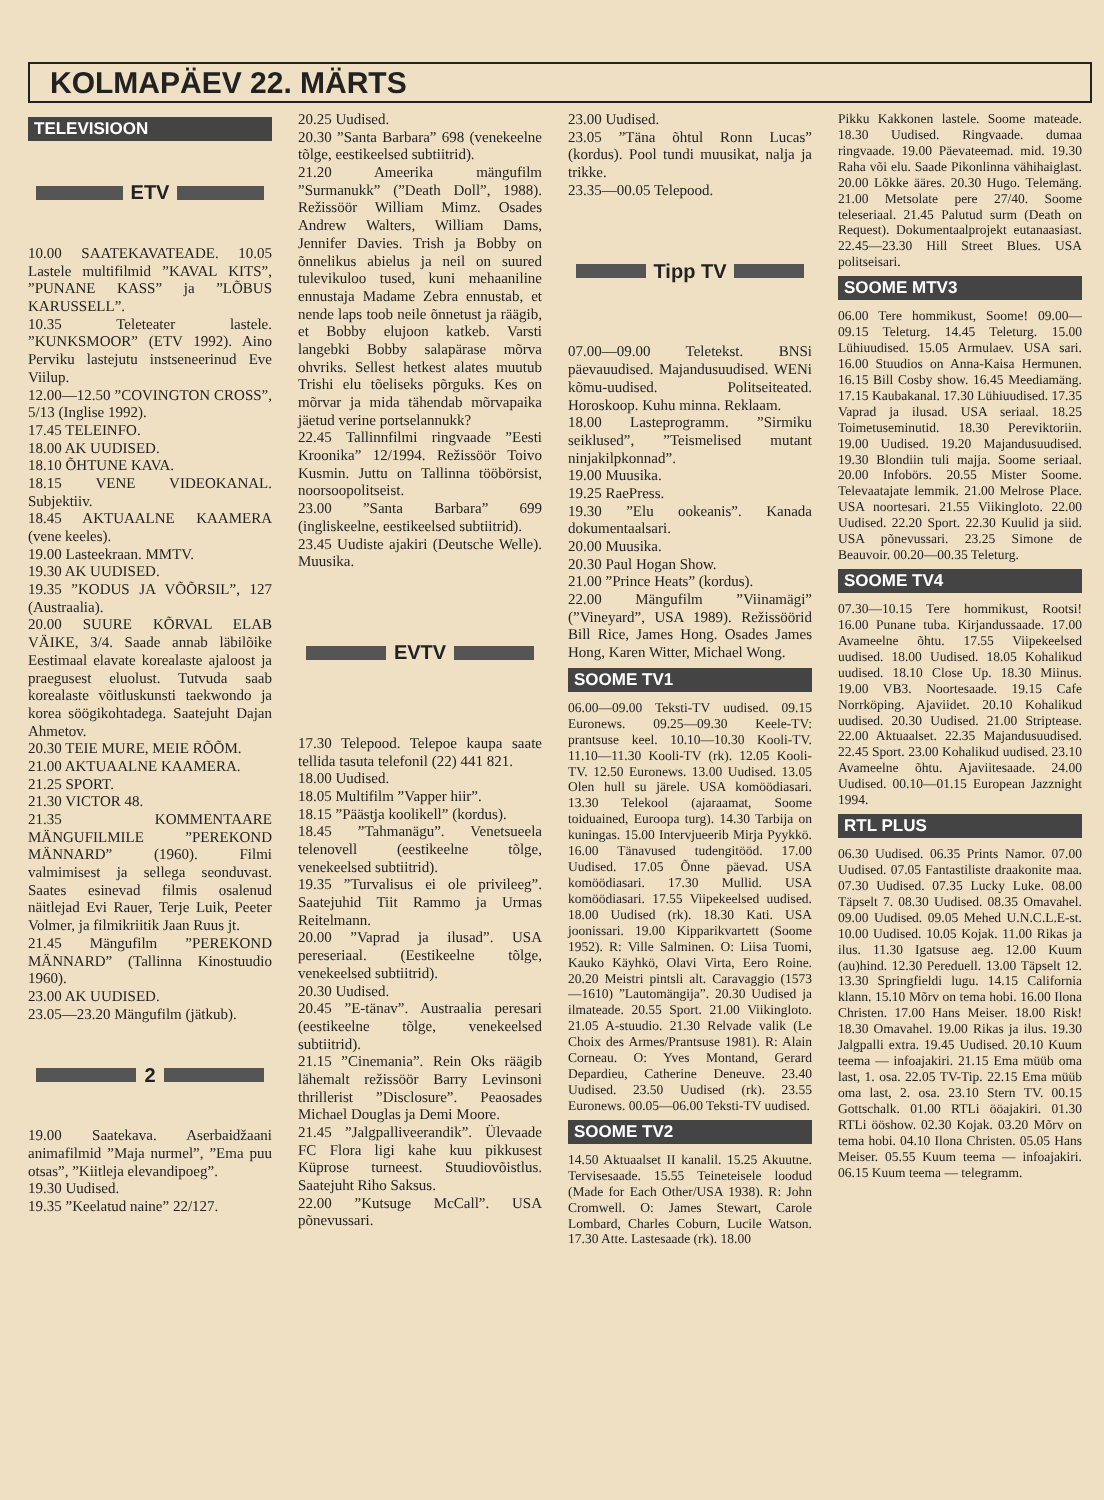KOLMAPÄEV 22. MÄRTS
TELEVISIOON
ETV
10.00 SAATEKAVATEADE. 10.05 Lastele multifilmid ”KAVAL KITS”, ”PUNANE KASS” ja ”LÕBUS KARUSSELL”.
10.35 Teleteater lastele. ”KUNKSMOOR” (ETV 1992). Aino Perviku lastejutu instseneerinud Eve Viilup.
12.00—12.50 ”COVINGTON CROSS”, 5/13 (Inglise 1992).
17.45 TELEINFO.
18.00 AK UUDISED.
18.10 ÕHTUNE KAVA.
18.15 VENE VIDEOKANAL. Subjektiiv.
18.45 AKTUAALNE KAAMERA (vene keeles).
19.00 Lasteekraan. MMTV.
19.30 AK UUDISED.
19.35 ”KODUS JA VÕÕRSIL”, 127 (Austraalia).
20.00 SUURE KÕRVAL ELAB VÄIKE, 3/4. Saade annab läbilõike Eestimaal elavate korealaste ajaloost ja praegusest eluolust. Tutvuda saab korealaste võitluskunsti taekwondo ja korea söögikohtadega. Saatejuht Dajan Ahmetov.
20.30 TEIE MURE, MEIE RÕÕM.
21.00 AKTUAALNE KAAMERA.
21.25 SPORT.
21.30 VICTOR 48.
21.35 KOMMENTAARE MÄNGUFILMILE ”PEREKOND MÄNNARD” (1960). Filmi valmimisest ja sellega seonduvast. Saates esinevad filmis osalenud näitlejad Evi Rauer, Terje Luik, Peeter Volmer, ja filmikriitik Jaan Ruus jt.
21.45 Mängufilm ”PEREKOND MÄNNARD” (Tallinna Kinostuudio 1960).
23.00 AK UUDISED.
23.05—23.20 Mängufilm (jätkub).
2
19.00 Saatekava. Aserbaidžaani animafilmid ”Maja nurmel”, ”Ema puu otsas”, ”Kiitleja elevandipoeg”.
19.30 Uudised.
19.35 ”Keelatud naine” 22/127.
20.25 Uudised.
20.30 ”Santa Barbara” 698 (venekeelne tõlge, eestikeelsed subtiitrid).
21.20 Ameerika mängufilm ”Surmanukk” (”Death Doll”, 1988). Režissöör William Mimz. Osades Andrew Walters, William Dams, Jennifer Davies. Trish ja Bobby on õnnelikus abielus ja neil on suured tulevikuloo tused, kuni mehaaniline ennustaja Madame Zebra ennustab, et nende laps toob neile õnnetust ja räägib, et Bobby elujoon katkeb. Varsti langebki Bobby salapärase mõrva ohvriks. Sellest hetkest alates muutub Trishi elu tõeliseks põrguks. Kes on mõrvar ja mida tähendab mõrvapaika jäetud verine portselannukk?
22.45 Tallinnfilmi ringvaade ”Eesti Kroonika” 12/1994. Režissöör Toivo Kusmin. Juttu on Tallinna tööbörsist, noorsoopolitseist.
23.00 ”Santa Barbara” 699 (ingliskeelne, eestikeelsed subtiitrid).
23.45 Uudiste ajakiri (Deutsche Welle). Muusika.
EVTV
17.30 Telepood. Telepoe kaupa saate tellida tasuta telefonil (22) 441 821.
18.00 Uudised.
18.05 Multifilm ”Vapper hiir”.
18.15 ”Päästja koolikell” (kordus).
18.45 ”Tahmanägu”. Venetsueela telenovell (eestikeelne tõlge, venekeelsed subtiitrid).
19.35 ”Turvalisus ei ole privileeg”. Saatejuhid Tiit Rammo ja Urmas Reitelmann.
20.00 ”Vaprad ja ilusad”. USA pereseriaal. (Eestikeelne tõlge, venekeelsed subtiitrid).
20.30 Uudised.
20.45 ”E-tänav”. Austraalia pere­sari (eestikeelne tõlge, venekeelsed subtiitrid).
21.15 ”Cinemania”. Rein Oks räägib lähemalt režissöör Barry Levinsoni thrillerist ”Disclosure”. Peaosades Michael Douglas ja Demi Moore.
21.45 ”Jalgpalliveerandik”. Ülevaade FC Flora ligi kahe kuu pikkusest Küprose turneest. Stuudiovõistlus. Saatejuht Riho Saksus.
22.00 ”Kutsuge McCall”. USA põnevussari.
23.00 Uudised.
23.05 ”Täna õhtul Ronn Lucas” (kordus). Pool tundi muusikat, nalja ja trikke.
23.35—00.05 Telepood.
Tipp TV
07.00—09.00 Teletekst. BNSi päevauudised. Majandusuudised. WENi kõmu-uudised. Politseiteated. Horoskoop. Kuhu minna. Reklaam.
18.00 Lasteprogramm. ”Sirmiku seiklused”, ”Teismelised mutant ninjakilpkonnad”.
19.00 Muusika.
19.25 RaePress.
19.30 ”Elu ookeanis”. Kanada dokumentaalsari.
20.00 Muusika.
20.30 Paul Hogan Show.
21.00 ”Prince Heats” (kordus).
22.00 Mängufilm ”Viinamägi” (”Vineyard”, USA 1989). Režissöörid Bill Rice, James Hong. Osades James Hong, Karen Witter, Michael Wong.
SOOME TV1
06.00—09.00 Teksti-TV uudised. 09.15 Euronews. 09.25—09.30 Keele-TV: prantsuse keel. 10.10—10.30 Kooli-TV. 11.10—11.30 Kooli-TV (rk). 12.05 Kooli-TV. 12.50 Euronews. 13.00 Uudised. 13.05 Olen hull su järele. USA komöödiasari. 13.30 Telekool (ajaraamat, Soome toiduained, Euroopa turg). 14.30 Tarbija on kuningas. 15.00 Intervjueerib Mirja Pyykkö. 16.00 Tänavused tudengitööd. 17.00 Uudised. 17.05 Õnne päevad. USA komöödiasari. 17.30 Mullid. USA komöödiasari. 17.55 Viipekeelsed uudised. 18.00 Uudised (rk). 18.30 Kati. USA joonissari. 19.00 Kipparikvartett (Soome 1952). R: Ville Salminen. O: Liisa Tuomi, Kauko Käyhkö, Olavi Virta, Eero Roine. 20.20 Meistri pintsli alt. Caravaggio (1573—1610) ”Lautomängija”. 20.30 Uudised ja ilmateade. 20.55 Sport. 21.00 Viikingloto. 21.05 A-stuudio. 21.30 Relvade valik (Le Choix des Armes/Prantsuse 1981). R: Alain Corneau. O: Yves Montand, Gerard Depardieu, Catherine Deneuve. 23.40 Uudised. 23.50 Uudised (rk). 23.55 Euronews. 00.05—06.00 Teksti-TV uudised.
SOOME TV2
14.50 Aktuaalset II kanalil. 15.25 Akuutne. Tervisesaade. 15.55 Teineteisele loodud (Made for Each Other/USA 1938). R: John Cromwell. O: James Stewart, Carole Lombard, Charles Coburn, Lucile Watson. 17.30 Atte. Lastesaade (rk). 18.00
Pikku Kakkonen lastele. Soome mateade. 18.30 Uudised. Ringvaade. dumaa ringvaade. 19.00 Päevateemad. mid. 19.30 Raha või elu. Saade Pikonlinna vähihaiglast. 20.00 Lõkke ääres. 20.30 Hugo. Telemäng. 21.00 Metsolate pere 27/40. Soome teleseriaal. 21.45 Palutud surm (Death on Request). Dokumentaalprojekt eutanaasiast. 22.45—23.30 Hill Street Blues. USA politseisari.
SOOME MTV3
06.00 Tere hommikust, Soome! 09.00—09.15 Teleturg. 14.45 Teleturg. 15.00 Lühiuudised. 15.05 Armulaev. USA sari. 16.00 Stuudios on Anna-Kaisa Hermunen. 16.15 Bill Cosby show. 16.45 Meediamäng. 17.15 Kaubakanal. 17.30 Lühiuudised. 17.35 Vaprad ja ilusad. USA seriaal. 18.25 Toimetuseminutid. 18.30 Pereviktoriin. 19.00 Uudised. 19.20 Majandusuudised. 19.30 Blondiin tuli majja. Soome seriaal. 20.00 Infobörs. 20.55 Mister Soome. Televaatajate lemmik. 21.00 Melrose Place. USA noortesari. 21.55 Viikingloto. 22.00 Uudised. 22.20 Sport. 22.30 Kuulid ja siid. USA põnevussari. 23.25 Simone de Beauvoir. 00.20—00.35 Teleturg.
SOOME TV4
07.30—10.15 Tere hommikust, Rootsi! 16.00 Punane tuba. Kirjandussaade. 17.00 Avameelne õhtu. 17.55 Viipekeelsed uudised. 18.00 Uudised. 18.05 Kohalikud uudised. 18.10 Close Up. 18.30 Miinus. 19.00 VB3. Noortesaade. 19.15 Cafe Norrköping. Ajaviidet. 20.10 Kohalikud uudised. 20.30 Uudised. 21.00 Striptease. 22.00 Aktuaalset. 22.35 Majandusuudised. 22.45 Sport. 23.00 Kohalikud uudised. 23.10 Avameelne õhtu. Ajaviitesaade. 24.00 Uudised. 00.10—01.15 European Jazznight 1994.
RTL PLUS
06.30 Uudised. 06.35 Prints Namor. 07.00 Uudised. 07.05 Fantastiliste draakonite maa. 07.30 Uudised. 07.35 Lucky Luke. 08.00 Täpselt 7. 08.30 Uudised. 08.35 Omavahel. 09.00 Uudised. 09.05 Mehed U.N.C.L.E-st. 10.00 Uudised. 10.05 Kojak. 11.00 Rikas ja ilus. 11.30 Igatsuse aeg. 12.00 Kuum (au)hind. 12.30 Pereduell. 13.00 Täpselt 12. 13.30 Springfieldi lugu. 14.15 California klann. 15.10 Mõrv on tema hobi. 16.00 Ilona Christen. 17.00 Hans Meiser. 18.00 Risk! 18.30 Omavahel. 19.00 Rikas ja ilus. 19.30 Jalgpalli extra. 19.45 Uudised. 20.10 Kuum teema — infoajakiri. 21.15 Ema müüb oma last, 1. osa. 22.05 TV-Tip. 22.15 Ema müüb oma last, 2. osa. 23.10 Stern TV. 00.15 Gottschalk. 01.00 RTLi ööajakiri. 01.30 RTLi ööshow. 02.30 Kojak. 03.20 Mõrv on tema hobi. 04.10 Ilona Christen. 05.05 Hans Meiser. 05.55 Kuum teema — infoajakiri. 06.15 Kuum teema — telegramm.